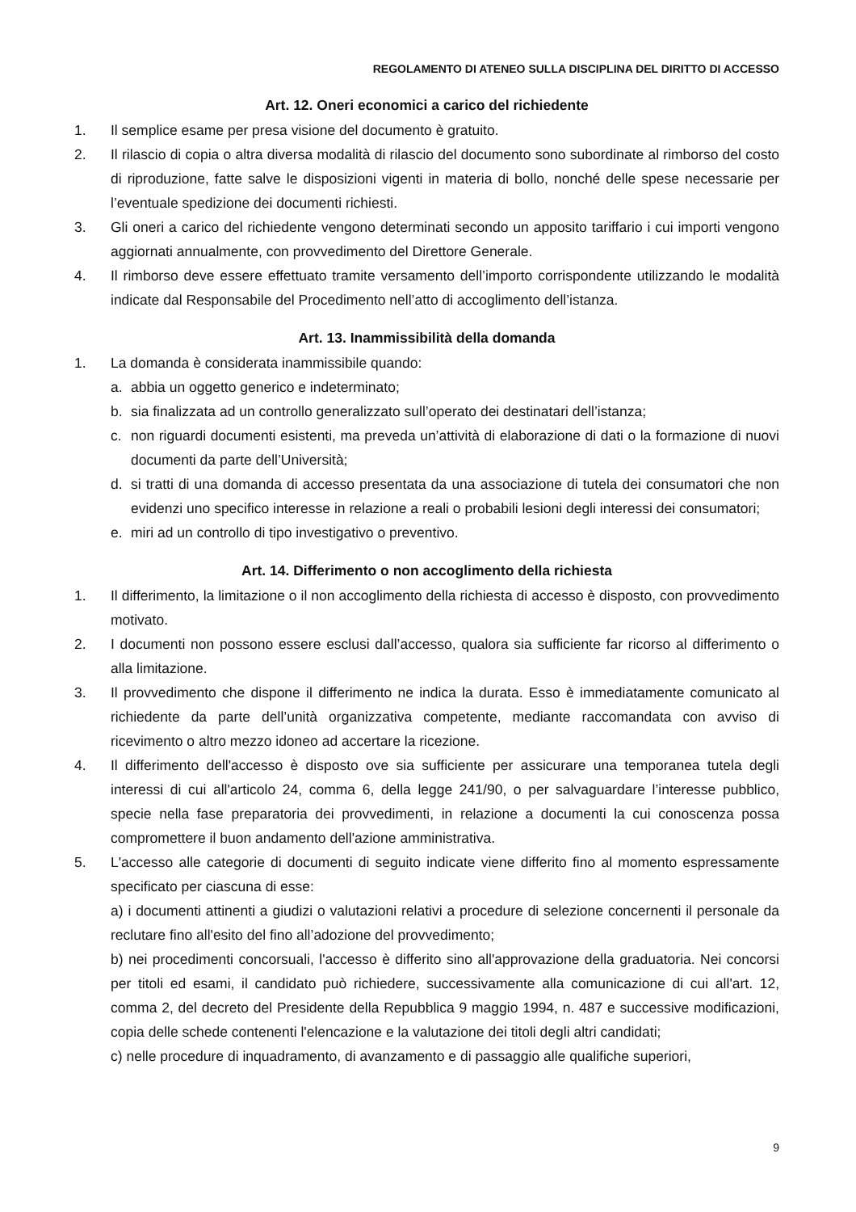REGOLAMENTO DI ATENEO SULLA DISCIPLINA DEL DIRITTO DI ACCESSO
Art. 12. Oneri economici a carico del richiedente
1. Il semplice esame per presa visione del documento è gratuito.
2. Il rilascio di copia o altra diversa modalità di rilascio del documento sono subordinate al rimborso del costo di riproduzione, fatte salve le disposizioni vigenti in materia di bollo, nonché delle spese necessarie per l’eventuale spedizione dei documenti richiesti.
3. Gli oneri a carico del richiedente vengono determinati secondo un apposito tariffario i cui importi vengono aggiornati annualmente, con provvedimento del Direttore Generale.
4. Il rimborso deve essere effettuato tramite versamento dell’importo corrispondente utilizzando le modalità indicate dal Responsabile del Procedimento nell’atto di accoglimento dell’istanza.
Art. 13. Inammissibilità della domanda
1. La domanda è considerata inammissibile quando:
a. abbia un oggetto generico e indeterminato;
b. sia finalizzata ad un controllo generalizzato sull’operato dei destinatari dell’istanza;
c. non riguardi documenti esistenti, ma preveda un’attività di elaborazione di dati o la formazione di nuovi documenti da parte dell’Università;
d. si tratti di una domanda di accesso presentata da una associazione di tutela dei consumatori che non evidenzi uno specifico interesse in relazione a reali o probabili lesioni degli interessi dei consumatori;
e. miri ad un controllo di tipo investigativo o preventivo.
Art. 14. Differimento o non accoglimento della richiesta
1. Il differimento, la limitazione o il non accoglimento della richiesta di accesso è disposto, con provvedimento motivato.
2. I documenti non possono essere esclusi dall’accesso, qualora sia sufficiente far ricorso al differimento o alla limitazione.
3. Il provvedimento che dispone il differimento ne indica la durata. Esso è immediatamente comunicato al richiedente da parte dell’unità organizzativa competente, mediante raccomandata con avviso di ricevimento o altro mezzo idoneo ad accertare la ricezione.
4. Il differimento dell'accesso è disposto ove sia sufficiente per assicurare una temporanea tutela degli interessi di cui all'articolo 24, comma 6, della legge 241/90, o per salvaguardare l’interesse pubblico, specie nella fase preparatoria dei provvedimenti, in relazione a documenti la cui conoscenza possa compromettere il buon andamento dell'azione amministrativa.
5. L'accesso alle categorie di documenti di seguito indicate viene differito fino al momento espressamente specificato per ciascuna di esse:
a) i documenti attinenti a giudizi o valutazioni relativi a procedure di selezione concernenti il personale da reclutare fino all'esito del fino all’adozione del provvedimento;
b) nei procedimenti concorsuali, l'accesso è differito sino all'approvazione della graduatoria. Nei concorsi per titoli ed esami, il candidato può richiedere, successivamente alla comunicazione di cui all'art. 12, comma 2, del decreto del Presidente della Repubblica 9 maggio 1994, n. 487 e successive modificazioni, copia delle schede contenenti l'elencazione e la valutazione dei titoli degli altri candidati;
c) nelle procedure di inquadramento, di avanzamento e di passaggio alle qualifiche superiori,
9